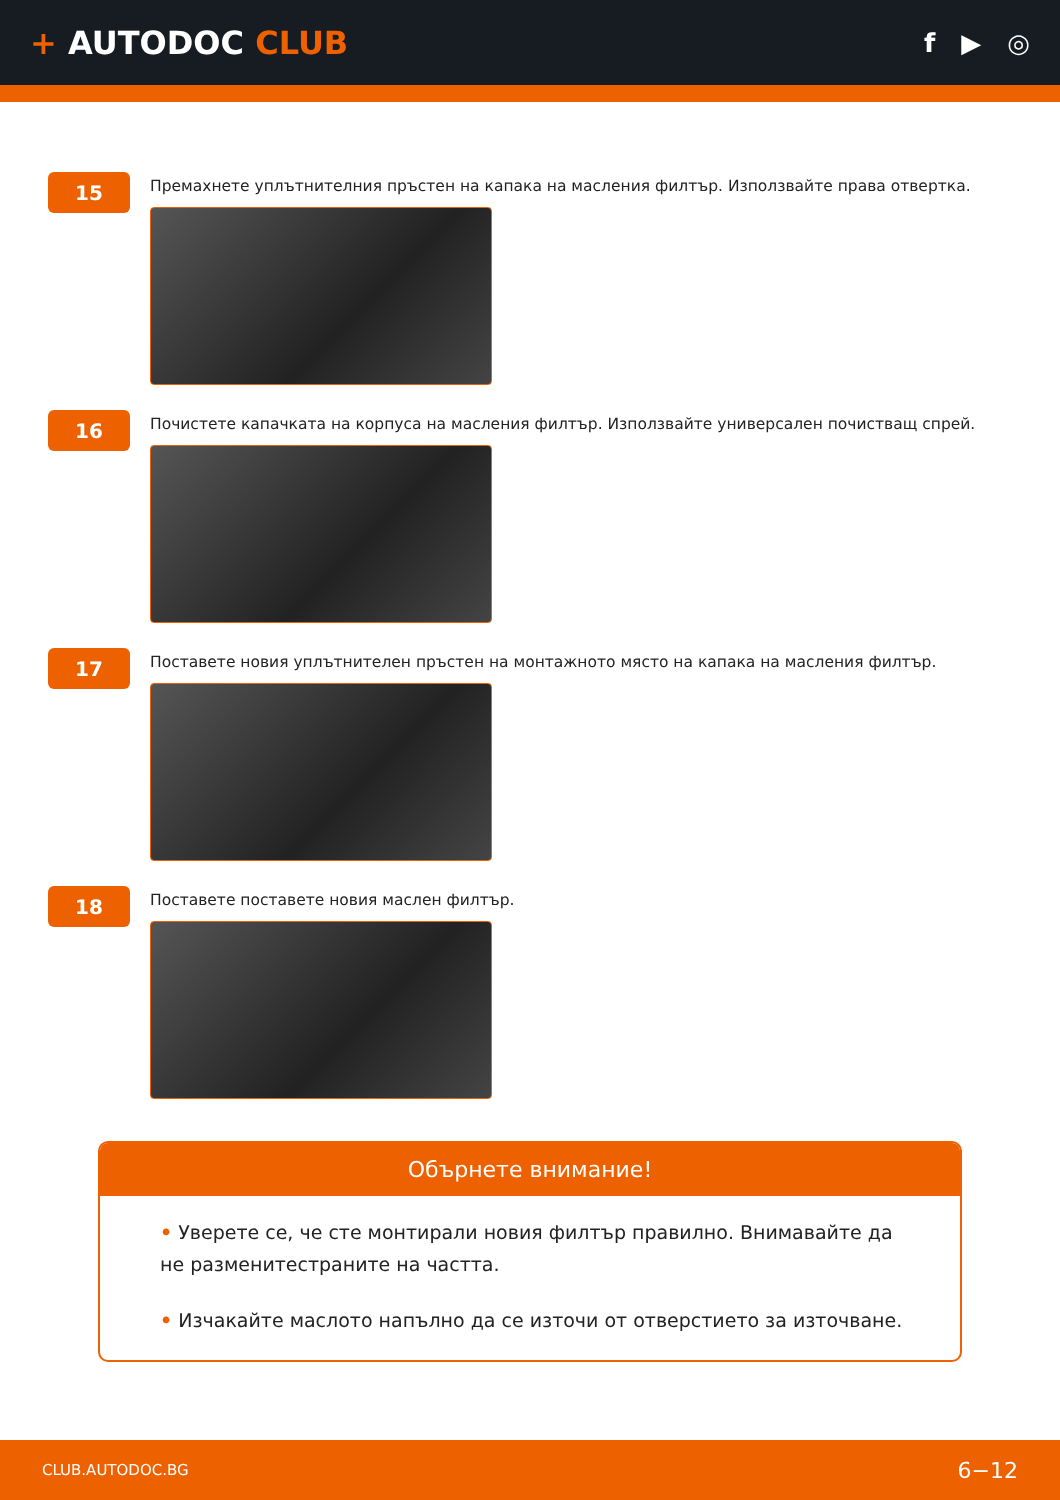+ AUTODOC CLUB
f ▶ ◎
15
Премахнете уплътнителния пръстен на капака на масления филтър. Използвайте права отвертка.
16
Почистете капачката на корпуса на масления филтър. Използвайте универсален почистващ спрей.
17
Поставете новия уплътнителен пръстен на монтажното място на капака на масления филтър.
18
Поставете поставете новия маслен филтър.
Обърнете внимание!
• Уверете се, че сте монтирали новия филтър правилно. Внимавайте да не разменитестраните на частта.
• Изчакайте маслото напълно да се източи от отверстието за източване.
CLUB.AUTODOC.BG 6−12